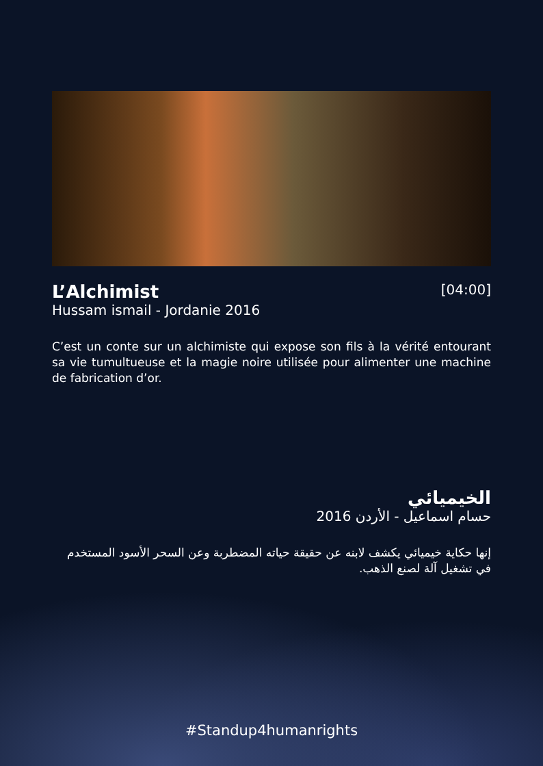L’Alchimist
Hussam ismail - Jordanie 2016
[04:00]
C’est un conte sur un alchimiste qui expose son fils à la vérité entourant sa vie tumultueuse et la magie noire utilisée pour alimenter une machine de fabrication d’or.
الخيميائي
حسام اسماعيل - الأردن 2016
إنها حكاية خيميائي يكشف لابنه عن حقيقة حياته المضطربة وعن السحر الأسود المستخدم في تشغيل آلة لصنع الذهب.
#Standup4humanrights